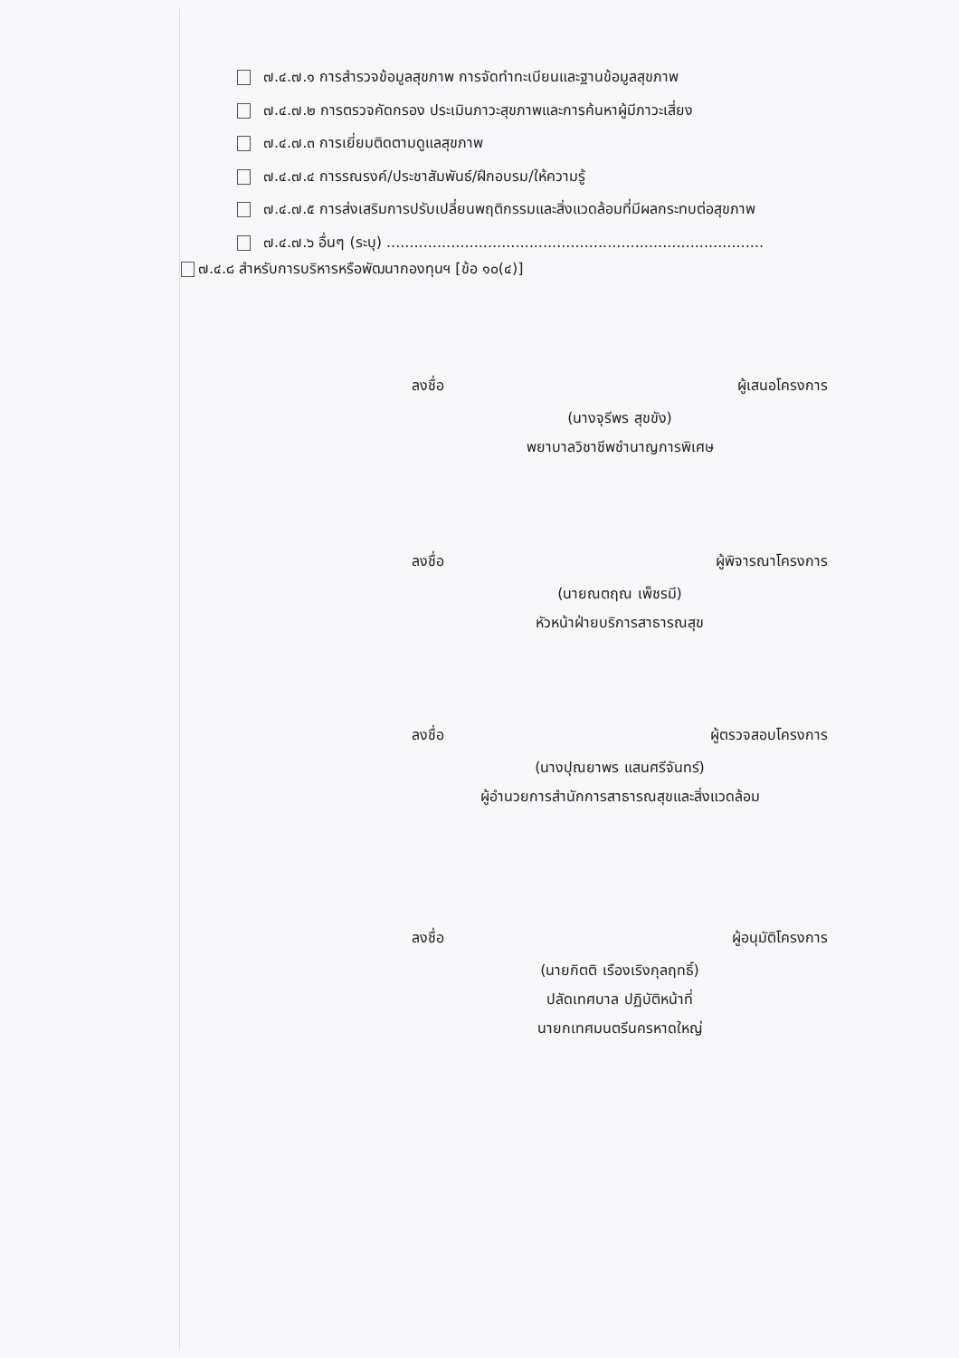๗.๔.๗.๑ การสำรวจข้อมูลสุขภาพ การจัดทำทะเบียนและฐานข้อมูลสุขภาพ
๗.๔.๗.๒ การตรวจคัดกรอง ประเมินภาวะสุขภาพและการค้นหาผู้มีภาวะเสี่ยง
๗.๔.๗.๓ การเยี่ยมติดตามดูแลสุขภาพ
๗.๔.๗.๔ การรณรงค์/ประชาสัมพันธ์/ฝึกอบรม/ให้ความรู้
๗.๔.๗.๕ การส่งเสริมการปรับเปลี่ยนพฤติกรรมและสิ่งแวดล้อมที่มีผลกระทบต่อสุขภาพ
๗.๔.๗.๖ อื่นๆ (ระบุ) ..................................................................................
๗.๔.๘ สำหรับการบริหารหรือพัฒนากองทุนฯ [ข้อ ๑๐(๔)]
ลงชื่อ ผู้เสนอโครงการ
(นางจุรีพร สุขขัง)
พยาบาลวิชาชีพชำนาญการพิเศษ
ลงชื่อ ผู้พิจารณาโครงการ
(นายณตฤณ เพ็ชรมี)
หัวหน้าฝ่ายบริการสาธารณสุข
ลงชื่อ ผู้ตรวจสอบโครงการ
(นางปุณยาพร แสนศรีจันทร์)
ผู้อำนวยการสำนักการสาธารณสุขและสิ่งแวดล้อม
ลงชื่อ ผู้อนุมัติโครงการ
(นายกิตติ เรืองเริงกุลฤทธิ์)
ปลัดเทศบาล ปฏิบัติหน้าที่
นายกเทศมนตรีนครหาดใหญ่